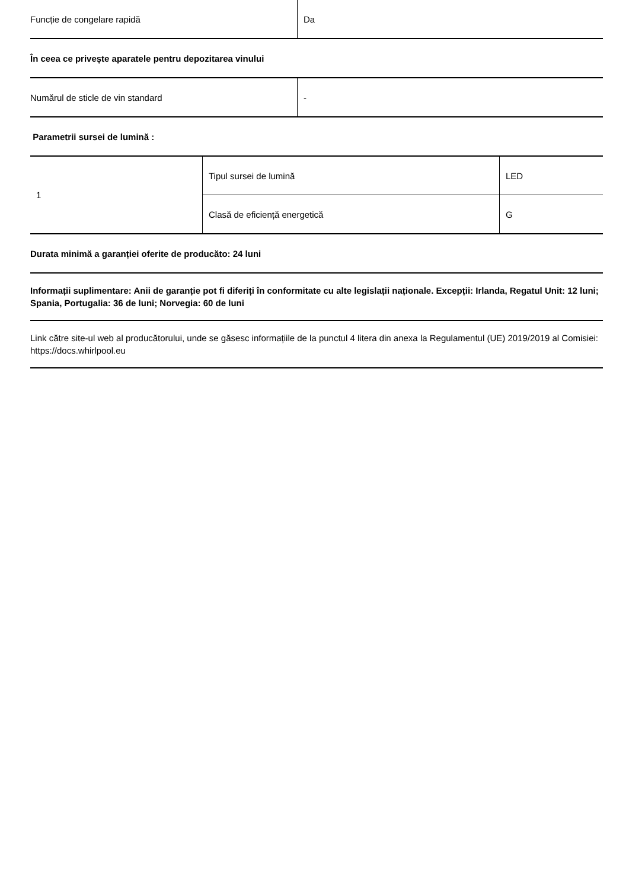| Funcție de congelare rapidă | Da |
În ceea ce privește aparatele pentru depozitarea vinului
| Numărul de sticle de vin standard | - |
Parametrii sursei de lumină :
| 1 | Tipul sursei de lumină | LED |
| | Clasă de eficiență energetică | G |
Durata minimă a garanției oferite de producăto: 24 luni
Informații suplimentare: Anii de garanție pot fi diferiți în conformitate cu alte legislații naționale. Excepții: Irlanda, Regatul Unit: 12 luni; Spania, Portugalia: 36 de luni; Norvegia: 60 de luni
Link către site-ul web al producătorului, unde se găsesc informațiile de la punctul 4 litera din anexa la Regulamentul (UE) 2019/2019 al Comisiei: https://docs.whirlpool.eu